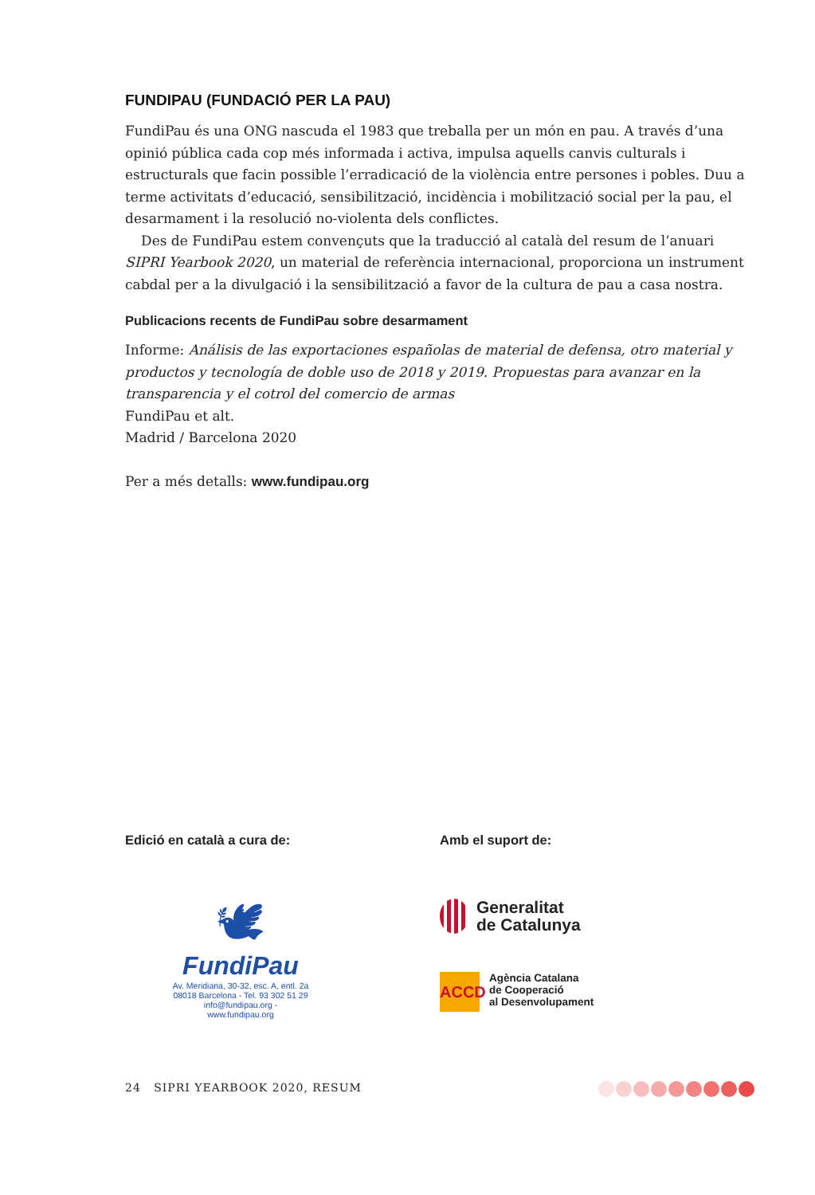FUNDIPAU (FUNDACIÓ PER LA PAU)
FundiPau és una ONG nascuda el 1983 que treballa per un món en pau. A través d’una opinió pública cada cop més informada i activa, impulsa aquells canvis culturals i estructurals que facin possible l’erradicació de la violència entre persones i pobles. Duu a terme activitats d’educació, sensibilització, incidència i mobilització social per la pau, el desarmament i la resolució no-violenta dels conflictes.
Des de FundiPau estem convençuts que la traducció al català del resum de l’anuari SIPRI Yearbook 2020, un material de referència internacional, proporciona un instrument cabdal per a la divulgació i la sensibilització a favor de la cultura de pau a casa nostra.
Publicacions recents de FundiPau sobre desarmament
Informe: Análisis de las exportaciones españolas de material de defensa, otro material y productos y tecnología de doble uso de 2018 y 2019. Propuestas para avanzar en la transparencia y el cotrol del comercio de armas
FundiPau et alt.
Madrid / Barcelona 2020
Per a més detalls: www.fundipau.org
Edició en català a cura de:
🕊
FundiPau
Av. Meridiana, 30-32, esc. A, entl. 2a
08018 Barcelona - Tel. 93 302 51 29
info@fundipau.org -
www.fundipau.org
Amb el suport de:
Generalitat
de Catalunya
ACCD
Agència Catalana
de Cooperació
al Desenvolupament
24 SIPRI YEARBOOK 2020, RESUM